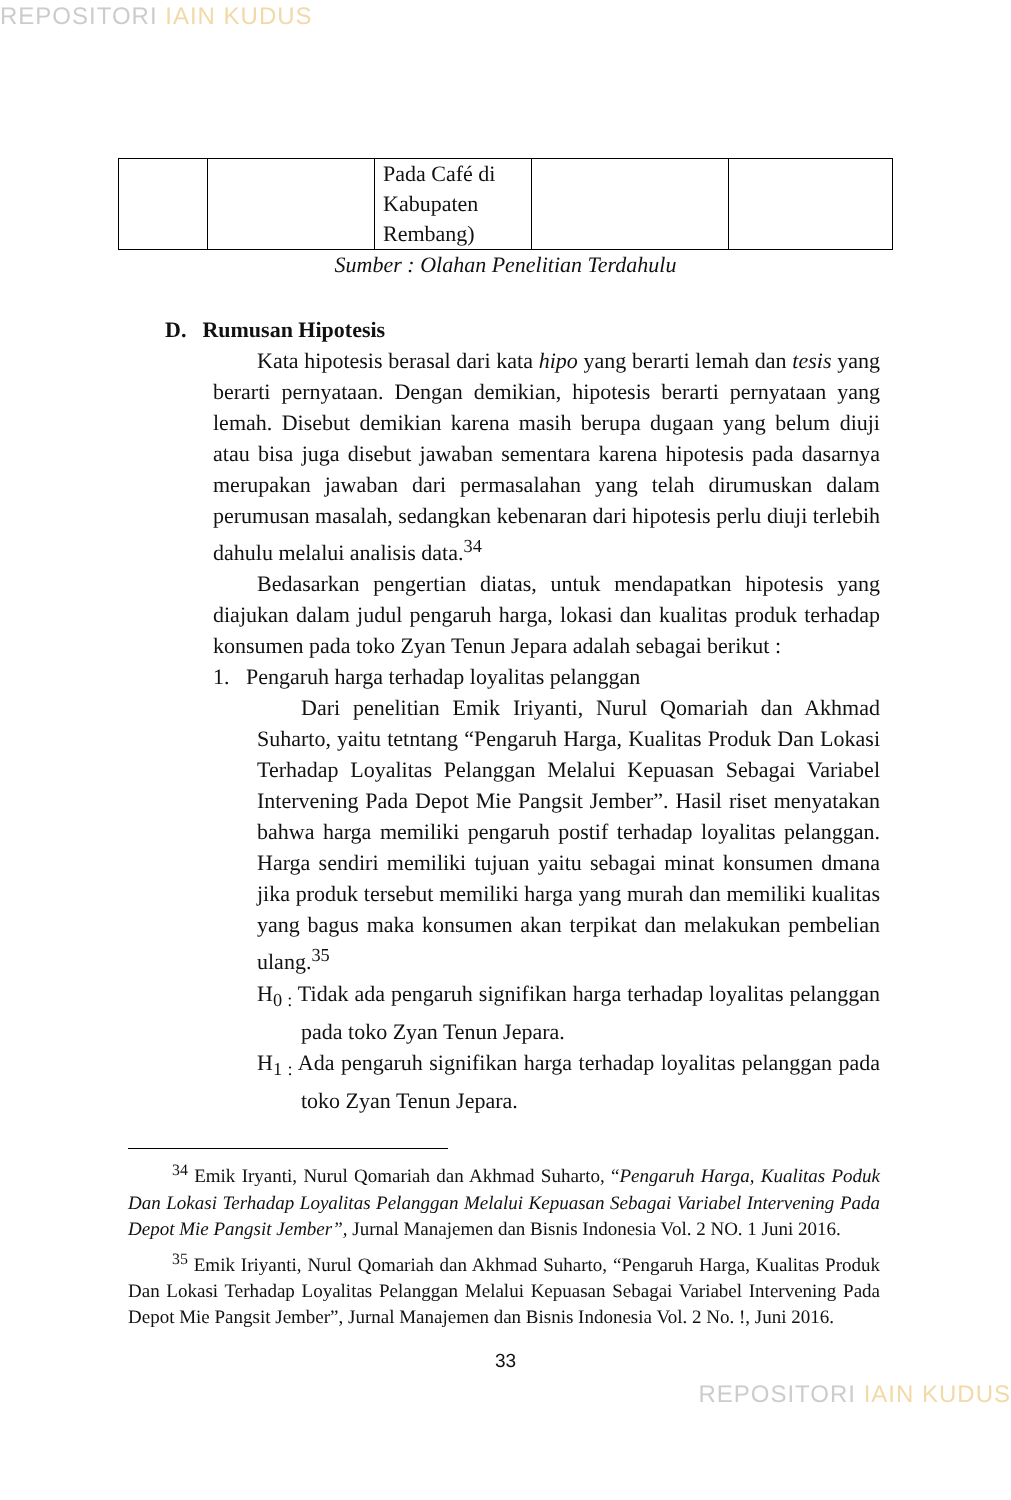REPOSITORI IAIN KUDUS
| | | Pada Café di Kabupaten Rembang) | | |
Sumber : Olahan Penelitian Terdahulu
D. Rumusan Hipotesis
Kata hipotesis berasal dari kata hipo yang berarti lemah dan tesis yang berarti pernyataan. Dengan demikian, hipotesis berarti pernyataan yang lemah. Disebut demikian karena masih berupa dugaan yang belum diuji atau bisa juga disebut jawaban sementara karena hipotesis pada dasarnya merupakan jawaban dari permasalahan yang telah dirumuskan dalam perumusan masalah, sedangkan kebenaran dari hipotesis perlu diuji terlebih dahulu melalui analisis data.<sup>34</sup>
Bedasarkan pengertian diatas, untuk mendapatkan hipotesis yang diajukan dalam judul pengaruh harga, lokasi dan kualitas produk terhadap konsumen pada toko Zyan Tenun Jepara adalah sebagai berikut :
1. Pengaruh harga terhadap loyalitas pelanggan
Dari penelitian Emik Iriyanti, Nurul Qomariah dan Akhmad Suharto, yaitu tetntang “Pengaruh Harga, Kualitas Produk Dan Lokasi Terhadap Loyalitas Pelanggan Melalui Kepuasan Sebagai Variabel Intervening Pada Depot Mie Pangsit Jember”. Hasil riset menyatakan bahwa harga memiliki pengaruh postif terhadap loyalitas pelanggan. Harga sendiri memiliki tujuan yaitu sebagai minat konsumen dmana jika produk tersebut memiliki harga yang murah dan memiliki kualitas yang bagus maka konsumen akan terpikat dan melakukan pembelian ulang.<sup>35</sup>
H<sub>0 :</sub> Tidak ada pengaruh signifikan harga terhadap loyalitas pelanggan pada toko Zyan Tenun Jepara.
H<sub>1 :</sub> Ada pengaruh signifikan harga terhadap loyalitas pelanggan pada toko Zyan Tenun Jepara.
<sup>34</sup> Emik Iryanti, Nurul Qomariah dan Akhmad Suharto, “Pengaruh Harga, Kualitas Poduk Dan Lokasi Terhadap Loyalitas Pelanggan Melalui Kepuasan Sebagai Variabel Intervening Pada Depot Mie Pangsit Jember”, Jurnal Manajemen dan Bisnis Indonesia Vol. 2 NO. 1 Juni 2016.
<sup>35</sup> Emik Iriyanti, Nurul Qomariah dan Akhmad Suharto, “Pengaruh Harga, Kualitas Produk Dan Lokasi Terhadap Loyalitas Pelanggan Melalui Kepuasan Sebagai Variabel Intervening Pada Depot Mie Pangsit Jember”, Jurnal Manajemen dan Bisnis Indonesia Vol. 2 No. !, Juni 2016.
33
REPOSITORI IAIN KUDUS